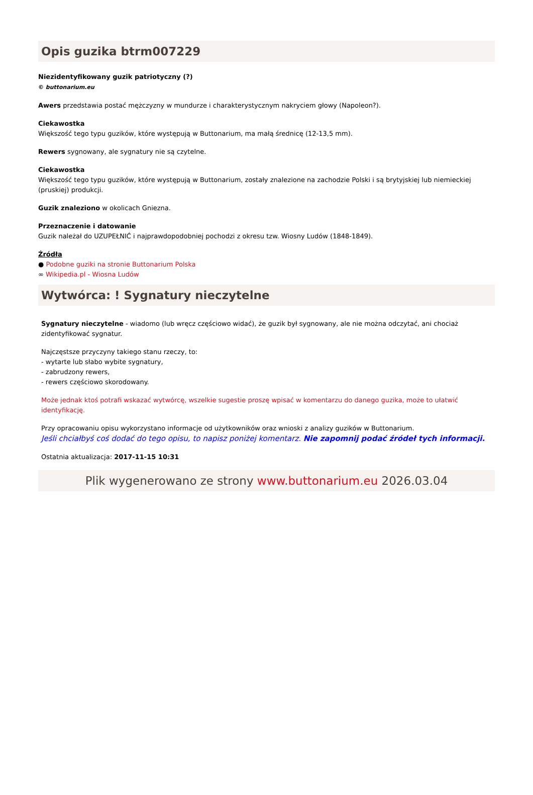Opis guzika btrm007229
Niezidentyfikowany guzik patriotyczny (?)
© buttonarium.eu
Awers przedstawia postać mężczyzny w mundurze i charakterystycznym nakryciem głowy (Napoleon?).
Ciekawostka
Większość tego typu guzików, które występują w Buttonarium, ma małą średnicę (12-13,5 mm).
Rewers sygnowany, ale sygnatury nie są czytelne.
Ciekawostka
Większość tego typu guzików, które występują w Buttonarium, zostały znalezione na zachodzie Polski i są brytyjskiej lub niemieckiej (pruskiej) produkcji.
Guzik znaleziono w okolicach Gniezna.
Przeznaczenie i datowanie
Guzik należał do UZUPEŁNIĆ i najprawdopodobniej pochodzi z okresu tzw. Wiosny Ludów (1848-1849).
Źródła
● Podobne guziki na stronie Buttonarium Polska
∞ Wikipedia.pl - Wiosna Ludów
Wytwórca: ! Sygnatury nieczytelne
Sygnatury nieczytelne - wiadomo (lub wręcz częściowo widać), że guzik był sygnowany, ale nie można odczytać, ani chociaż zidentyfikować sygnatur.
Najczęstsze przyczyny takiego stanu rzeczy, to:
- wytarte lub słabo wybite sygnatury,
- zabrudzony rewers,
- rewers częściowo skorodowany.
Może jednak ktoś potrafi wskazać wytwórcę, wszelkie sugestie proszę wpisać w komentarzu do danego guzika, może to ułatwić identyfikację.
Przy opracowaniu opisu wykorzystano informacje od użytkowników oraz wnioski z analizy guzików w Buttonarium.
Jeśli chciałbyś coś dodać do tego opisu, to napisz poniżej komentarz. Nie zapomnij podać źródeł tych informacji.
Ostatnia aktualizacja: 2017-11-15 10:31
Plik wygenerowano ze strony www.buttonarium.eu 2026.03.04